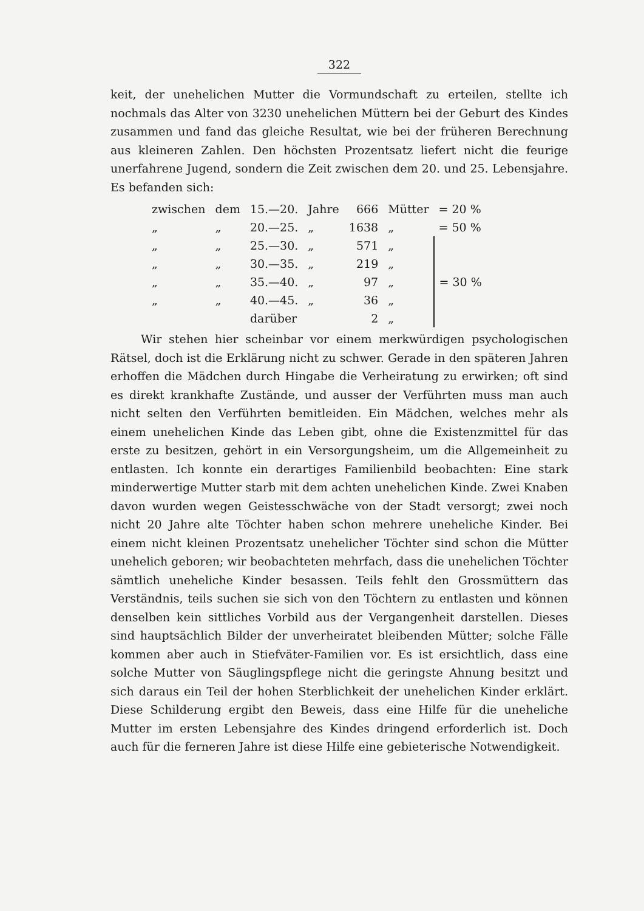322
keit, der unehelichen Mutter die Vormundschaft zu erteilen, stellte ich nochmals das Alter von 3230 unehelichen Müttern bei der Geburt des Kindes zusammen und fand das gleiche Resultat, wie bei der früheren Berechnung aus kleineren Zahlen. Den höchsten Prozentsatz liefert nicht die feurige unerfahrene Jugend, sondern die Zeit zwischen dem 20. und 25. Lebensjahre. Es befanden sich:
| zwischen | dem | 15.—20. | Jahre | 666 | Mütter | = 20 % |
| „ | „ | 20.—25. | „ | 1638 | „ | = 50 % |
| „ | „ | 25.—30. | „ | 571 | „ | = 30 % |
| „ | „ | 30.—35. | „ | 219 | „ | |
| „ | „ | 35.—40. | „ | 97 | „ | |
| „ | „ | 40.—45. | „ | 36 | „ | |
| | | darüber | | 2 | „ | |
Wir stehen hier scheinbar vor einem merkwürdigen psychologischen Rätsel, doch ist die Erklärung nicht zu schwer. Gerade in den späteren Jahren erhoffen die Mädchen durch Hingabe die Verheiratung zu erwirken; oft sind es direkt krankhafte Zustände, und ausser der Verführten muss man auch nicht selten den Verführten bemitleiden. Ein Mädchen, welches mehr als einem unehelichen Kinde das Leben gibt, ohne die Existenzmittel für das erste zu besitzen, gehört in ein Versorgungsheim, um die Allgemeinheit zu entlasten. Ich konnte ein derartiges Familienbild beobachten: Eine stark minderwertige Mutter starb mit dem achten unehelichen Kinde. Zwei Knaben davon wurden wegen Geistesschwäche von der Stadt versorgt; zwei noch nicht 20 Jahre alte Töchter haben schon mehrere uneheliche Kinder. Bei einem nicht kleinen Prozentsatz unehelicher Töchter sind schon die Mütter unehelich geboren; wir beobachteten mehrfach, dass die unehelichen Töchter sämtlich uneheliche Kinder besassen. Teils fehlt den Grossmüttern das Verständnis, teils suchen sie sich von den Töchtern zu entlasten und können denselben kein sittliches Vorbild aus der Vergangenheit darstellen. Dieses sind hauptsächlich Bilder der unverheiratet bleibenden Mütter; solche Fälle kommen aber auch in Stiefväter-Familien vor. Es ist ersichtlich, dass eine solche Mutter von Säuglingspflege nicht die geringste Ahnung besitzt und sich daraus ein Teil der hohen Sterblichkeit der unehelichen Kinder erklärt. Diese Schilderung ergibt den Beweis, dass eine Hilfe für die uneheliche Mutter im ersten Lebensjahre des Kindes dringend erforderlich ist. Doch auch für die ferneren Jahre ist diese Hilfe eine gebieterische Notwendigkeit.